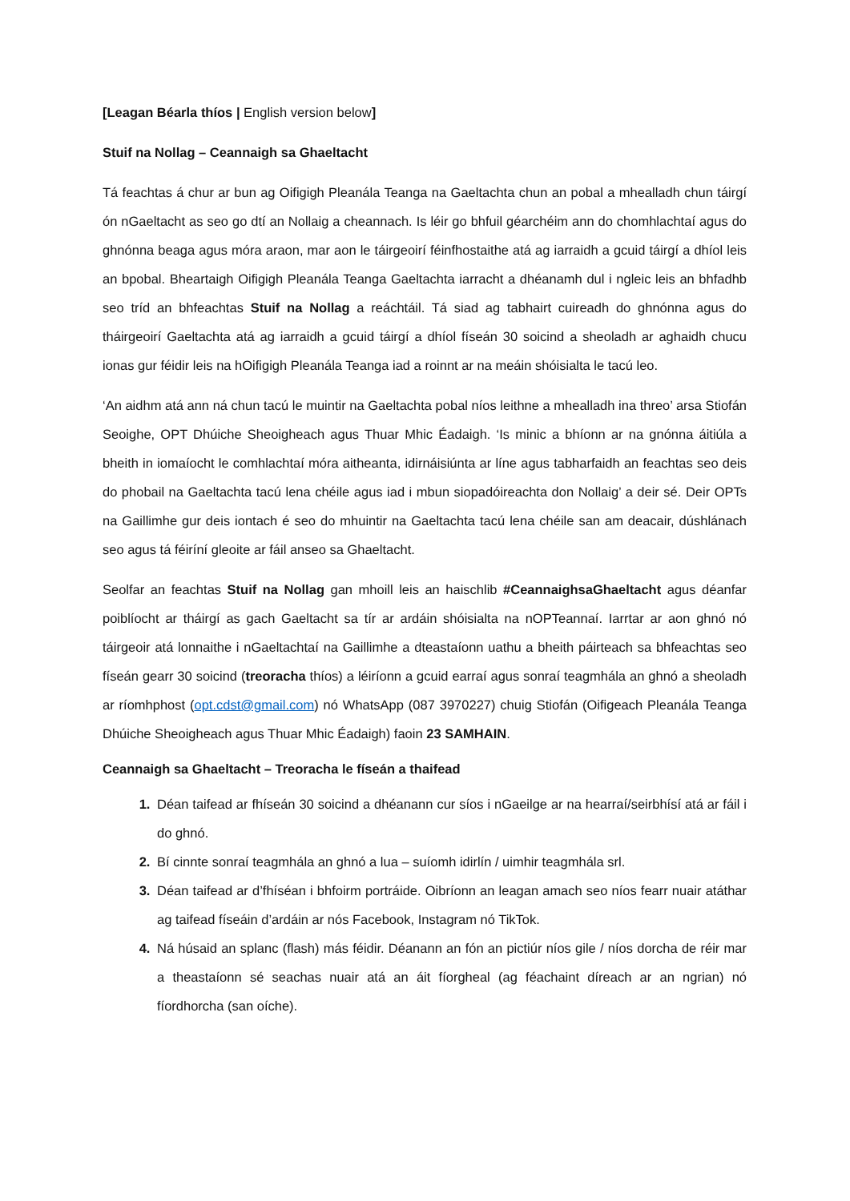[Leagan Béarla thíos | English version below]
Stuif na Nollag – Ceannaigh sa Ghaeltacht
Tá feachtas á chur ar bun ag Oifigigh Pleanála Teanga na Gaeltachta chun an pobal a mhealladh chun táirgí ón nGaeltacht as seo go dtí an Nollaig a cheannach. Is léir go bhfuil géarchéim ann do chomhlachtaí agus do ghnónna beaga agus móra araon, mar aon le táirgeoirí féinfhostaithe atá ag iarraidh a gcuid táirgí a dhíol leis an bpobal. Bheartaigh Oifigigh Pleanála Teanga Gaeltachta iarracht a dhéanamh dul i ngleic leis an bhfadhb seo tríd an bhfeachtas Stuif na Nollag a reáchtáil. Tá siad ag tabhairt cuireadh do ghnónna agus do tháirgeoirí Gaeltachta atá ag iarraidh a gcuid táirgí a dhíol físeán 30 soicind a sheoladh ar aghaidh chucu ionas gur féidir leis na hOifigigh Pleanála Teanga iad a roinnt ar na meáin shóisialta le tacú leo.
‘An aidhm atá ann ná chun tacú le muintir na Gaeltachta pobal níos leithne a mhealladh ina threo’ arsa Stiofán Seoighe, OPT Dhúiche Sheoigheach agus Thuar Mhic Éadaigh. ‘Is minic a bhíonn ar na gnónna áitiúla a bheith in iomaíocht le comhlachtaí móra aitheanta, idirnáisiúnta ar líne agus tabharfaidh an feachtas seo deis do phobail na Gaeltachta tacú lena chéile agus iad i mbun siopadóireachta don Nollaig’ a deir sé. Deir OPTs na Gaillimhe gur deis iontach é seo do mhuintir na Gaeltachta tacú lena chéile san am deacair, dúshlánach seo agus tá féiríní gleoite ar fáil anseo sa Ghaeltacht.
Seolfar an feachtas Stuif na Nollag gan mhoill leis an haischlib #CeannaighsaGhaeltacht agus déanfar poiblíocht ar tháirgí as gach Gaeltacht sa tír ar ardáin shóisialta na nOPTeannaí. Iarrtar ar aon ghnó nó táirgeoir atá lonnaithe i nGaeltachtaí na Gaillimhe a dteastaíonn uathu a bheith páirteach sa bhfeachtas seo físeán gearr 30 soicind (treoracha thíos) a léiríonn a gcuid earraí agus sonraí teagmhála an ghnó a sheoladh ar ríomhphost (opt.cdst@gmail.com) nó WhatsApp (087 3970227) chuig Stiofán (Oifigeach Pleanála Teanga Dhúiche Sheoigheach agus Thuar Mhic Éadaigh) faoin 23 SAMHAIN.
Ceannaigh sa Ghaeltacht – Treoracha le físeán a thaifead
Déan taifead ar fhíseán 30 soicind a dhéanann cur síos i nGaeilge ar na hearraí/seirbhísí atá ar fáil i do ghnó.
Bí cinnte sonraí teagmhála an ghnó a lua – suíomh idirlín / uimhir teagmhála srl.
Déan taifead ar d’fhíséan i bhfoirm portráide. Oibríonn an leagan amach seo níos fearr nuair atáthar ag taifead físeáin d’ardáin ar nós Facebook, Instagram nó TikTok.
Ná húsaid an splanc (flash) más féidir. Déanann an fón an pictiúr níos gile / níos dorcha de réir mar a theastaíonn sé seachas nuair atá an áit fíorgheal (ag féachaint díreach ar an ngrian) nó fíordhorcha (san oíche).